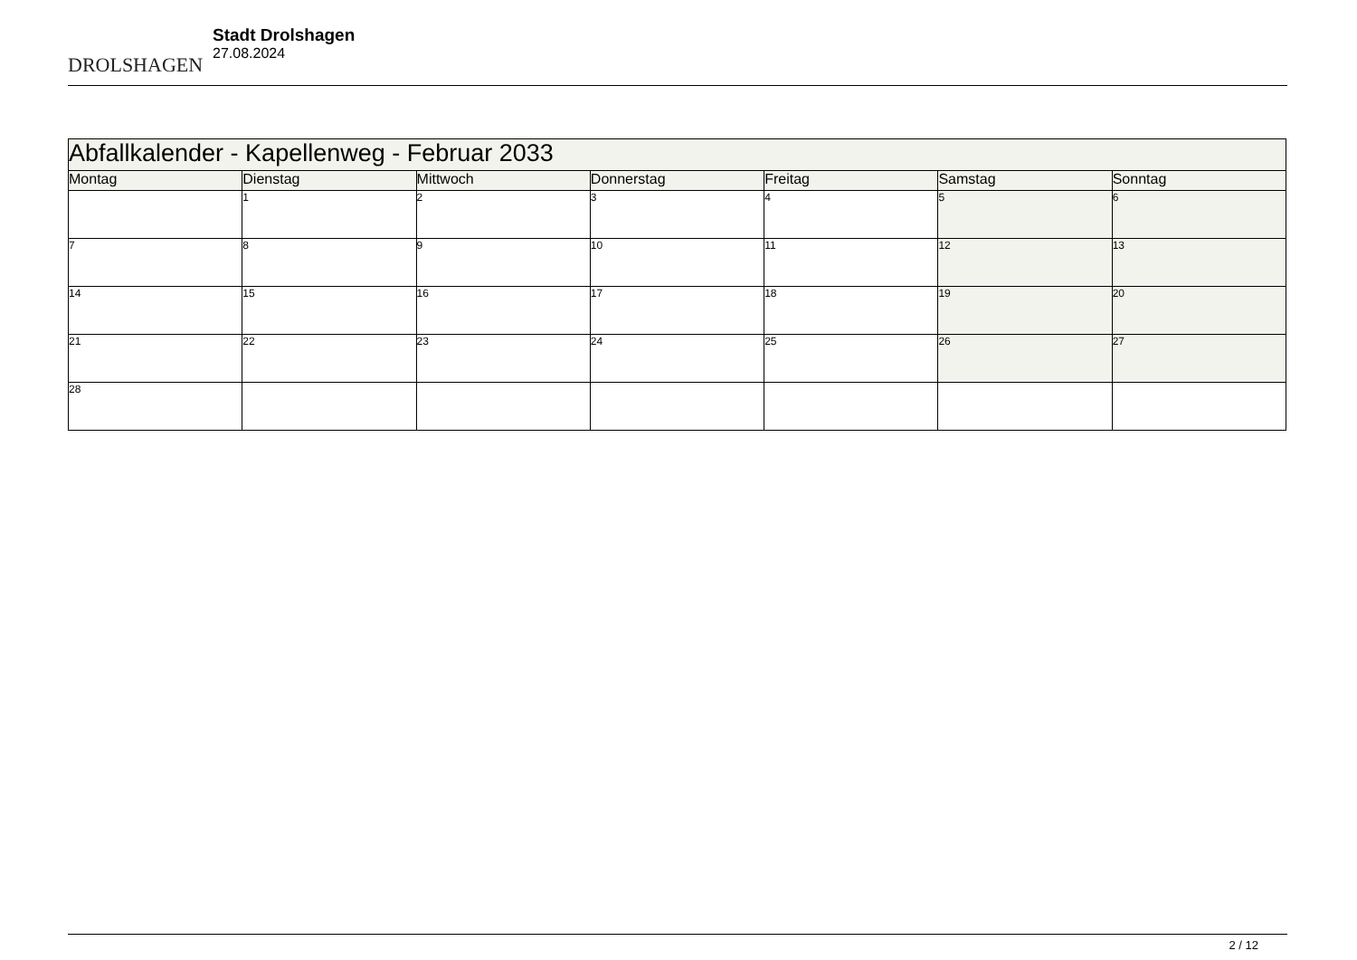DROLSHAGEN
Stadt Drolshagen
27.08.2024
| Abfallkalender - Kapellenweg - Februar 2033 | | | | | | |
| Montag | Dienstag | Mittwoch | Donnerstag | Freitag | Samstag | Sonntag |
| | 1 | 2 | 3 | 4 | 5 | 6 |
| 7 | 8 | 9 | 10 | 11 | 12 | 13 |
| 14 | 15 | 16 | 17 | 18 | 19 | 20 |
| 21 | 22 | 23 | 24 | 25 | 26 | 27 |
| 28 | | | | | | |
2 / 12